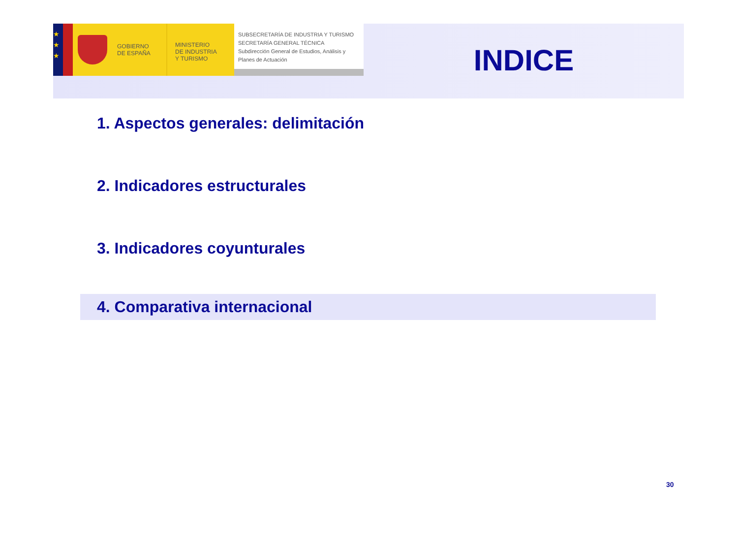★
★
★
GOBIERNO
DE ESPAÑA
MINISTERIO
DE INDUSTRIA
Y TURISMO
SUBSECRETARÍA DE INDUSTRIA Y TURISMO
SECRETARÍA GENERAL TÉCNICA
Subdirección General de Estudios, Análisis y Planes de Actuación
INDICE
1. Aspectos generales: delimitación
2. Indicadores estructurales
3. Indicadores coyunturales
4. Comparativa internacional
30